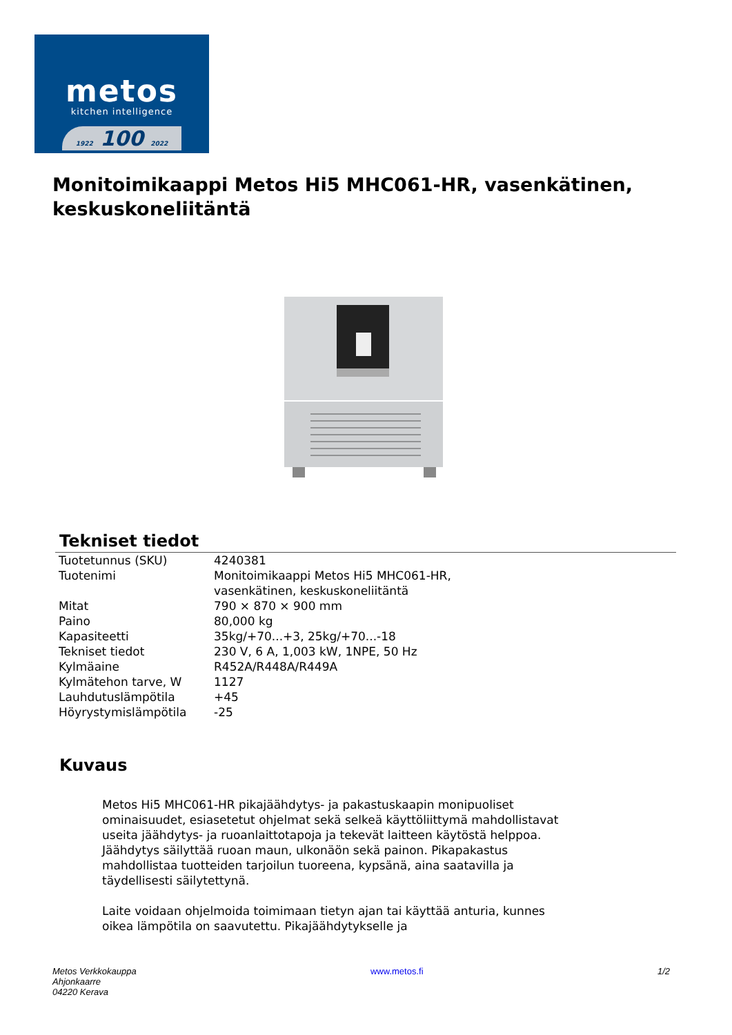metos
kitchen intelligence
1922 100 2022
Monitoimikaappi Metos Hi5 MHC061-HR, vasenkätinen, keskuskoneliitäntä
Tekniset tiedot
| Tuotetunnus (SKU) | 4240381 |
| Tuotenimi | Monitoimikaappi Metos Hi5 MHC061-HR, vasenkätinen, keskuskoneliitäntä |
| Mitat | 790 × 870 × 900 mm |
| Paino | 80,000 kg |
| Kapasiteetti | 35kg/+70...+3, 25kg/+70...-18 |
| Tekniset tiedot | 230 V, 6 A, 1,003 kW, 1NPE, 50 Hz |
| Kylmäaine | R452A/R448A/R449A |
| Kylmätehon tarve, W | 1127 |
| Lauhdutuslämpötila | +45 |
| Höyrystymislämpötila | -25 |
Kuvaus
Metos Hi5 MHC061-HR pikajäähdytys- ja pakastuskaapin monipuoliset ominaisuudet, esiasetetut ohjelmat sekä selkeä käyttöliittymä mahdollistavat useita jäähdytys- ja ruoanlaittotapoja ja tekevät laitteen käytöstä helppoa. Jäähdytys säilyttää ruoan maun, ulkonäön sekä painon. Pikapakastus mahdollistaa tuotteiden tarjoilun tuoreena, kypsänä, aina saatavilla ja täydellisesti säilytettynä.
Laite voidaan ohjelmoida toimimaan tietyn ajan tai käyttää anturia, kunnes oikea lämpötila on saavutettu. Pikajäähdytykselle ja
Metos Verkkokauppa
Ahjonkaarre
04220 Kerava
www.metos.fi 1/2